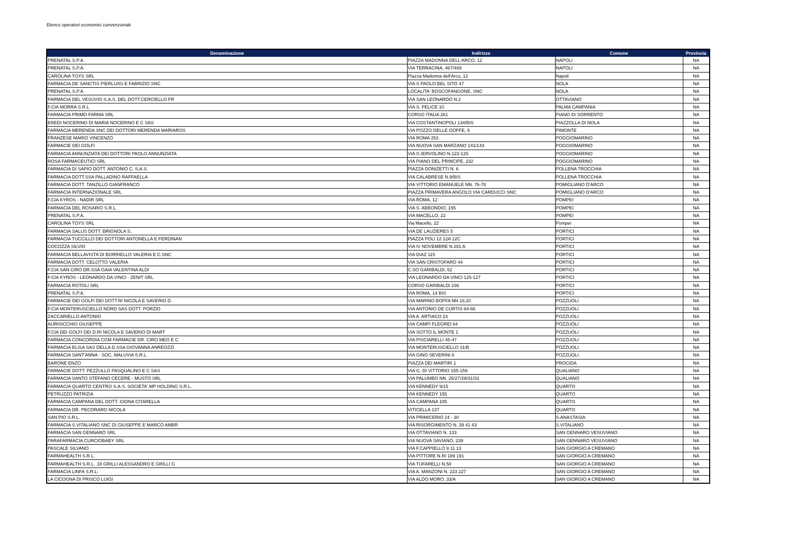Elenco operatori economici convenzionati
| Denominazione | Indirizzo | Comune | Provincia |
| --- | --- | --- | --- |
| PRENATAL S.P.A. | PIAZZA MADONNA DELL'ARCO, 12 | NAPOLI | NA |
| PRENATAL S.P.A. | VIA TERRACINA, 467/469 | NAPOLI | NA |
| CAROLINA TOYS SRL | Piazza Madonna dell'Arco, 12 | Napoli | NA |
| FARMACIA DE SANCTIS PIERLUIGI E FABRIZIO SNC | VIA S PAOLO BEL SITO 47 | NOLA | NA |
| PRENATAL S.P.A. | LOCALITA' BOSCOFANGONE, SNC | NOLA | NA |
| FARMACIA DEL VESUVIO S.A.S. DEL DOTT.CERCIELLO FR | VIA SAN LEONARDO N.2 | OTTAVIANO | NA |
| F.CIA MORRA S.R.L | VIA S. FELICE 10 | PALMA CAMPANIA | NA |
| FARMACIA PRIMO FARMA SRL | CORSO ITALIA 261 | PIANO DI SORRENTO | NA |
| EREDI NOCERINO DI MARIA NOCERINO E C SAS | VIA COSTANTINOPOLI 134/BIS | PIAZZOLLA DI NOLA | NA |
| FARMACIA MERENDA SNC DEI DOTTORI MERENDA MARIAROS | VIA POZZO DELLE GOFFE, 9 | PIMONTE | NA |
| FRANZESE MARIO VINCENZO | VIA ROMA 253 | POGGIOMARINO | NA |
| FARMACIE DEI GOLFI | VIA NUOVA SAN MARZANO 141/143 | POGGIOMARINO | NA |
| FARMACIA ANNUNZIATA DEI DOTTORI PAOLO ANNUNZIATA | VIA G.IERVOLINO N.123-125 | POGGIOMARINO | NA |
| ROSA FARMACEUTICI SRL | VIA PIANO DEL PRINCIPE, 232 | POGGIOMARINO | NA |
| FARMACIA DI SAPIO DOTT. ANTONIO C. S.A.S. | PIAZZA DONIZETTI N. 6 | POLLENA TROCCHIA | NA |
| FARMACIA DOTT.SSA PALLADINO RAFFAELLA | VIA CALABRESE N.9/BIS | POLLENA TROCCHIA | NA |
| FARMACIA DOTT. TANZILLO GIANFRANCO | VIA VITTORIO EMANUELE NN. 76-78 | POMIGLIANO D'ARCO | NA |
| FARMACIA INTERNAZIONALE SRL | PIAZZA PRIMAVERA ANGOLO VIA CARDUCCI SNC | POMIGLIANO D'ARCO | NA |
| F.CIA KYROS - NADIR SRL | VIA ROMA, 12 | POMPEI | NA |
| FARMACIA DEL ROSARIO S.R.L. | VIA S. ABBONDIO, 155 | POMPEI | NA |
| PRENATAL S.P.A. | VIA MACELLO, 22 | POMPEI | NA |
| CAROLINA TOYS SRL | Via Macello, 22 | Pompei | NA |
| FARMACIA SALUS DOTT. BRIGNOLA S. | VIA DE LAUZIERES 5 | PORTICI | NA |
| FARMACIA TUCCILLO DEI DOTTORI ANTONELLA E FERDINAN | PIAZZA POLI 12 12A 12C | PORTICI | NA |
| COCOZZA SILVIO | VIA IV NOVEMBRE N 281 A | PORTICI | NA |
| FARMACIA BELLAVISTA DI BORRIELLO VALERIA E C.SNC | VIA DIAZ 115 | PORTICI | NA |
| FARMACIA DOTT. CELOTTO VALERIA | VIA SAN CRISTOFARO 44 | PORTICI | NA |
| F.CIA SAN CIRO DR.SSA GAIA VALENTINA ALDI | C.SO GARIBALDI, 52 | PORTICI | NA |
| F.CIA KYROS - LEONARDO DA VINCI - ZENIT SRL | VIA LEONARDO DA VINCI 125-127 | PORTICI | NA |
| FARMACIA ROTOLI SRL | CORSO GARIBALDI 236 | PORTICI | NA |
| PRENATAL S.P.A. | VIA ROMA, 14 BIS | PORTICI | NA |
| FARMACIE DEI GOLFI DEI DOTT.RI NICOLA E SAVERIO D | VIA MARINO BOFFA NN 18,20 | POZZUOLI | NA |
| F.CIA MONTERUSCIELLO NORD SAS DOTT. PORZIO | VIA ANTONIO DE CURTIS 64-66 | POZZUOLI | NA |
| ZACCARIELLO ANTONIO | VIA A. ARTIACO 23 | POZZUOLI | NA |
| AURISICCHIO GIUSEPPE | VIA CAMPI FLEGREI 64 | POZZUOLI | NA |
| F.CIA DEI GOLFI DEI D.RI NICOLA E SAVERIO DI MART | VIA SOTTO IL MONTE 1 | POZZUOLI | NA |
| FARMACIA CONCORDIA CGM FARMACIE DR. CIRO MEO E C | VIA PISCIARELLI 45-47 | POZZUOLI | NA |
| FARMACIA ELISA SAS DELLA D.SSA GIOVANNA ANREOZZI | VIA MONTERUSCIELLO 31/B | POZZUOLI | NA |
| FARMACIA SANT'ANNA - SOC. MALUVIA S.R.L. | VIA GINO SEVERINI 8 | POZZUOLI | NA |
| BARONE ENZO | PIAZZA DEI MARTIRI 1 | PROCIDA | NA |
| FARMACIE DOTT. PEZZULLO PASQUALINO E C SAS | VIA G. DI VITTORIO 155-159 | QUALIANO | NA |
| FARMACIA SANTO STEFANO CECERE - MUSTO SRL | VIA PALUMBO NN. 25/27/29/31/33 | QUALIANO | NA |
| FARMACIA QUARTO CENTRO S.A.S. SOCIETA' MP HOLDING S.R.L. | VIA KENNEDY 9/15 | QUARTO | NA |
| PETRUZZO PATRIZIA | VIA KENNEDY 155 | QUARTO | NA |
| FARMACIA CAMPANA DEL DOTT. GIONA CITARELLA | VIA CAMPANA 105 | QUARTO | NA |
| FARMACIA DR. PECORARO NICOLA | VITICELLA 137 | QUARTO | NA |
| SAN PIO S.R.L. | VIA PRIMICERIO 24 - 30 | S.ANASTASIA | NA |
| FARMACIA S.VITALIANO SNC DI GIUSEPPE E MARCO AMBR | VIA RISORGIMENTO N. 39 41 43 | S.VITALIANO | NA |
| FARMACIA SAN GENNARO SRL | VIA OTTAVIANO N. 133 | SAN GENNARO VESUVIANO | NA |
| PARAFARMACIA CURCIOBABY SRL | VIA NUOVA SAVIANO, 239 | SAN GENNARO VESUVIANO | NA |
| PASCALE SILVANO | VIA F.CAPPIELLO 9 11 13 | SAN GIORGIO A CREMANO | NA |
| FARMAHEALTH S.R.L. | VIA PITTORE N.RI 189 191 | SAN GIORGIO A CREMANO | NA |
| FARMAHEALTH S.R.L. .DI GRILLI ALESSANDRO E GRILLI G | VIA TUFARELLI N.50 | SAN GIORGIO A CREMANO | NA |
| FARMACIA LINFA S.R.L: | VIA A. MANZONI N. 223 227 | SAN GIORGIO A CREMANO | NA |
| LA CICOGNA DI PRISCO LUIGI | VIA ALDO MORO, 33/A | SAN GIORGIO A CREMANO | NA |